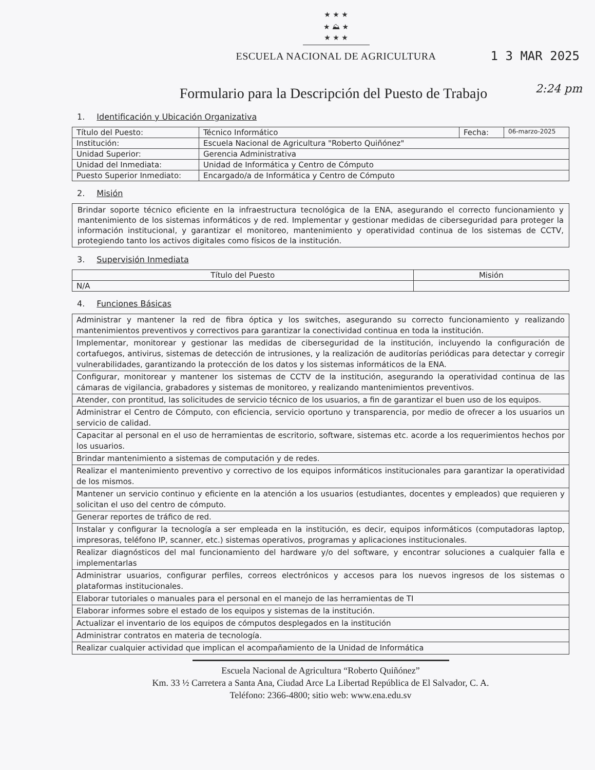1 3 MAR 2025
2:24 pm
★ ★ ★
★ ⛰ ★
★ ★ ★
ESCUELA NACIONAL DE AGRICULTURA
Formulario para la Descripción del Puesto de Trabajo
1. Identificación y Ubicación Organizativa
| Título del Puesto: | Técnico Informático | Fecha: | 06-marzo-2025 |
| Institución: | Escuela Nacional de Agricultura "Roberto Quiñónez" | | |
| Unidad Superior: | Gerencia Administrativa | | |
| Unidad del Inmediata: | Unidad de Informática y Centro de Cómputo | | |
| Puesto Superior Inmediato: | Encargado/a de Informática y Centro de Cómputo | | |
2. Misión
Brindar soporte técnico eficiente en la infraestructura tecnológica de la ENA, asegurando el correcto funcionamiento y mantenimiento de los sistemas informáticos y de red. Implementar y gestionar medidas de ciberseguridad para proteger la información institucional, y garantizar el monitoreo, mantenimiento y operatividad continua de los sistemas de CCTV, protegiendo tanto los activos digitales como físicos de la institución.
3. Supervisión Inmediata
| Título del Puesto | Misión |
| --- | --- |
| N/A | |
4. Funciones Básicas
| Administrar y mantener la red de fibra óptica y los switches, asegurando su correcto funcionamiento y realizando mantenimientos preventivos y correctivos para garantizar la conectividad continua en toda la institución. |
| Implementar, monitorear y gestionar las medidas de ciberseguridad de la institución, incluyendo la configuración de cortafuegos, antivirus, sistemas de detección de intrusiones, y la realización de auditorías periódicas para detectar y corregir vulnerabilidades, garantizando la protección de los datos y los sistemas informáticos de la ENA. |
| Configurar, monitorear y mantener los sistemas de CCTV de la institución, asegurando la operatividad continua de las cámaras de vigilancia, grabadores y sistemas de monitoreo, y realizando mantenimientos preventivos. |
| Atender, con prontitud, las solicitudes de servicio técnico de los usuarios, a fin de garantizar el buen uso de los equipos. |
| Administrar el Centro de Cómputo, con eficiencia, servicio oportuno y transparencia, por medio de ofrecer a los usuarios un servicio de calidad. |
| Capacitar al personal en el uso de herramientas de escritorio, software, sistemas etc. acorde a los requerimientos hechos por los usuarios. |
| Brindar mantenimiento a sistemas de computación y de redes. |
| Realizar el mantenimiento preventivo y correctivo de los equipos informáticos institucionales para garantizar la operatividad de los mismos. |
| Mantener un servicio continuo y eficiente en la atención a los usuarios (estudiantes, docentes y empleados) que requieren y solicitan el uso del centro de cómputo. |
| Generar reportes de tráfico de red. |
| Instalar y configurar la tecnología a ser empleada en la institución, es decir, equipos informáticos (computadoras laptop, impresoras, teléfono IP, scanner, etc.) sistemas operativos, programas y aplicaciones institucionales. |
| Realizar diagnósticos del mal funcionamiento del hardware y/o del software, y encontrar soluciones a cualquier falla e implementarlas |
| Administrar usuarios, configurar perfiles, correos electrónicos y accesos para los nuevos ingresos de los sistemas o plataformas institucionales. |
| Elaborar tutoriales o manuales para el personal en el manejo de las herramientas de TI |
| Elaborar informes sobre el estado de los equipos y sistemas de la institución. |
| Actualizar el inventario de los equipos de cómputos desplegados en la institución |
| Administrar contratos en materia de tecnología. |
| Realizar cualquier actividad que implican el acompañamiento de la Unidad de Informática |
Escuela Nacional de Agricultura “Roberto Quiñónez”
Km. 33 ½ Carretera a Santa Ana, Ciudad Arce La Libertad República de El Salvador, C. A.
Teléfono: 2366-4800; sitio web: www.ena.edu.sv